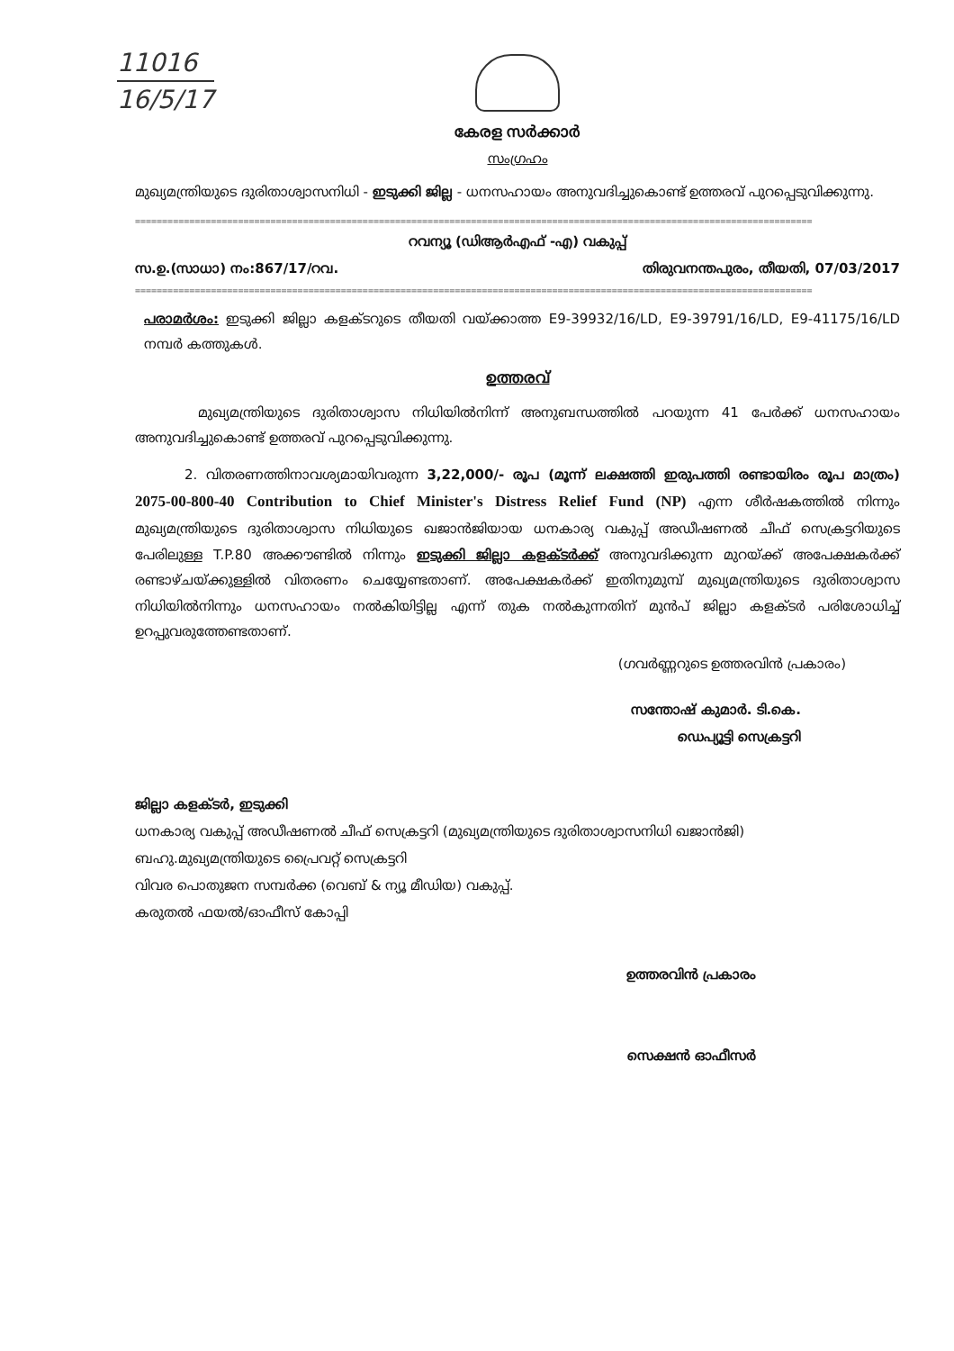11016
16/5/17
കേരള സർക്കാർ
സംഗ്രഹം
മുഖ്യമന്ത്രിയുടെ ദുരിതാശ്വാസനിധി - ഇടുക്കി ജില്ല - ധനസഹായം അനുവദിച്ചുകൊണ്ട് ഉത്തരവ് പുറപ്പെടുവിക്കുന്നു.
=============================================================================================================================
റവന്യൂ (ഡിആർഎഫ് -എ) വകുപ്പ്
സ.ഉ.(സാധാ) നം:867/17/റവ. തിരുവനന്തപുരം, തീയതി, 07/03/2017
=============================================================================================================================
പരാമർശം: ഇടുക്കി ജില്ലാ കളക്ടറുടെ തീയതി വയ്ക്കാത്ത E9-39932/16/LD, E9-39791/16/LD, E9-41175/16/LD നമ്പർ കത്തുകൾ.
ഉത്തരവ്
മുഖ്യമന്ത്രിയുടെ ദുരിതാശ്വാസ നിധിയിൽനിന്ന് അനുബന്ധത്തിൽ പറയുന്ന 41 പേർക്ക് ധനസഹായം അനുവദിച്ചുകൊണ്ട് ഉത്തരവ് പുറപ്പെടുവിക്കുന്നു.
2. വിതരണത്തിനാവശ്യമായിവരുന്ന 3,22,000/- രൂപ (മൂന്ന് ലക്ഷത്തി ഇരുപത്തി രണ്ടായിരം രൂപ മാത്രം) 2075-00-800-40 Contribution to Chief Minister's Distress Relief Fund (NP) എന്ന ശീർഷകത്തിൽ നിന്നും മുഖ്യമന്ത്രിയുടെ ദുരിതാശ്വാസ നിധിയുടെ ഖജാൻജിയായ ധനകാര്യ വകുപ്പ് അഡീഷണൽ ചീഫ് സെക്രട്ടറിയുടെ പേരിലുള്ള T.P.80 അക്കൗണ്ടിൽ നിന്നും ഇടുക്കി ജില്ലാ കളക്ടർക്ക് അനുവദിക്കുന്ന മുറയ്ക്ക് അപേക്ഷകർക്ക് രണ്ടാഴ്ചയ്ക്കുള്ളിൽ വിതരണം ചെയ്യേണ്ടതാണ്. അപേക്ഷകർക്ക് ഇതിനുമുമ്പ് മുഖ്യമന്ത്രിയുടെ ദുരിതാശ്വാസ നിധിയിൽനിന്നും ധനസഹായം നൽകിയിട്ടില്ല എന്ന് തുക നൽകുന്നതിന് മുൻപ് ജില്ലാ കളക്ടർ പരിശോധിച്ച് ഉറപ്പുവരുത്തേണ്ടതാണ്.
(ഗവർണ്ണറുടെ ഉത്തരവിൻ പ്രകാരം)
സന്തോഷ് കുമാർ. ടി.കെ.
ഡെപ്യൂട്ടി സെക്രട്ടറി
ജില്ലാ കളക്ടർ, ഇടുക്കി
ധനകാര്യ വകുപ്പ് അഡീഷണൽ ചീഫ് സെക്രട്ടറി (മുഖ്യമന്ത്രിയുടെ ദുരിതാശ്വാസനിധി ഖജാൻജി)
ബഹു.മുഖ്യമന്ത്രിയുടെ പ്രൈവറ്റ് സെക്രട്ടറി
വിവര പൊതുജന സമ്പർക്ക (വെബ് & ന്യൂ മീഡിയ) വകുപ്പ്.
കരുതൽ ഫയൽ/ഓഫീസ് കോപ്പി
ഉത്തരവിൻ പ്രകാരം
സെക്ഷൻ ഓഫീസർ